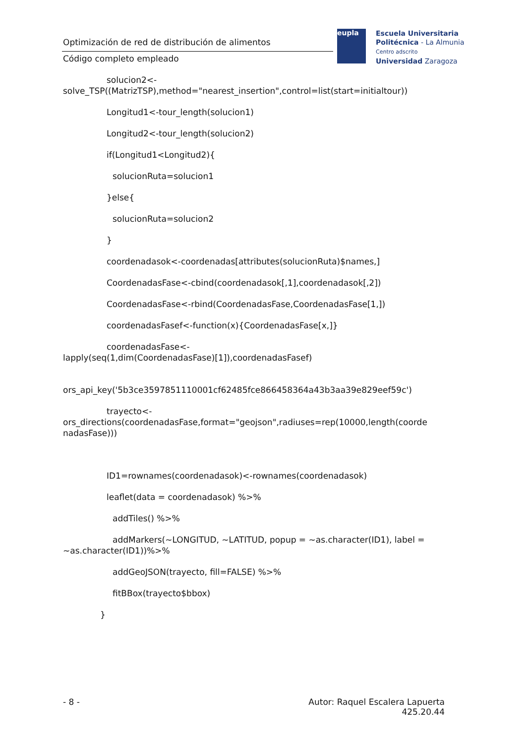Optimización de red de distribución de alimentos
Código completo empleado
eupla
Escuela Universitaria
Politécnica - La Almunia
Centro adscrito
Universidad Zaragoza
solucion2<-
solve_TSP((MatrizTSP),method="nearest_insertion",control=list(start=initialtour))
Longitud1<-tour_length(solucion1)
Longitud2<-tour_length(solucion2)
if(Longitud1<Longitud2){
solucionRuta=solucion1
}else{
solucionRuta=solucion2
}
coordenadasok<-coordenadas[attributes(solucionRuta)$names,]
CoordenadasFase<-cbind(coordenadasok[,1],coordenadasok[,2])
CoordenadasFase<-rbind(CoordenadasFase,CoordenadasFase[1,])
coordenadasFasef<-function(x){CoordenadasFase[x,]}
coordenadasFase<-
lapply(seq(1,dim(CoordenadasFase)[1]),coordenadasFasef)
ors_api_key('5b3ce3597851110001cf62485fce866458364a43b3aa39e829eef59c')
trayecto<-
ors_directions(coordenadasFase,format="geojson",radiuses=rep(10000,length(coorde
nadasFase)))
ID1=rownames(coordenadasok)<-rownames(coordenadasok)
leaflet(data = coordenadasok) %>%
addTiles() %>%
addMarkers(~LONGITUD, ~LATITUD, popup = ~as.character(ID1), label =
~as.character(ID1))%>%
addGeoJSON(trayecto, fill=FALSE) %>%
fitBBox(trayecto$bbox)
}
- 8 - Autor: Raquel Escalera Lapuerta
425.20.44